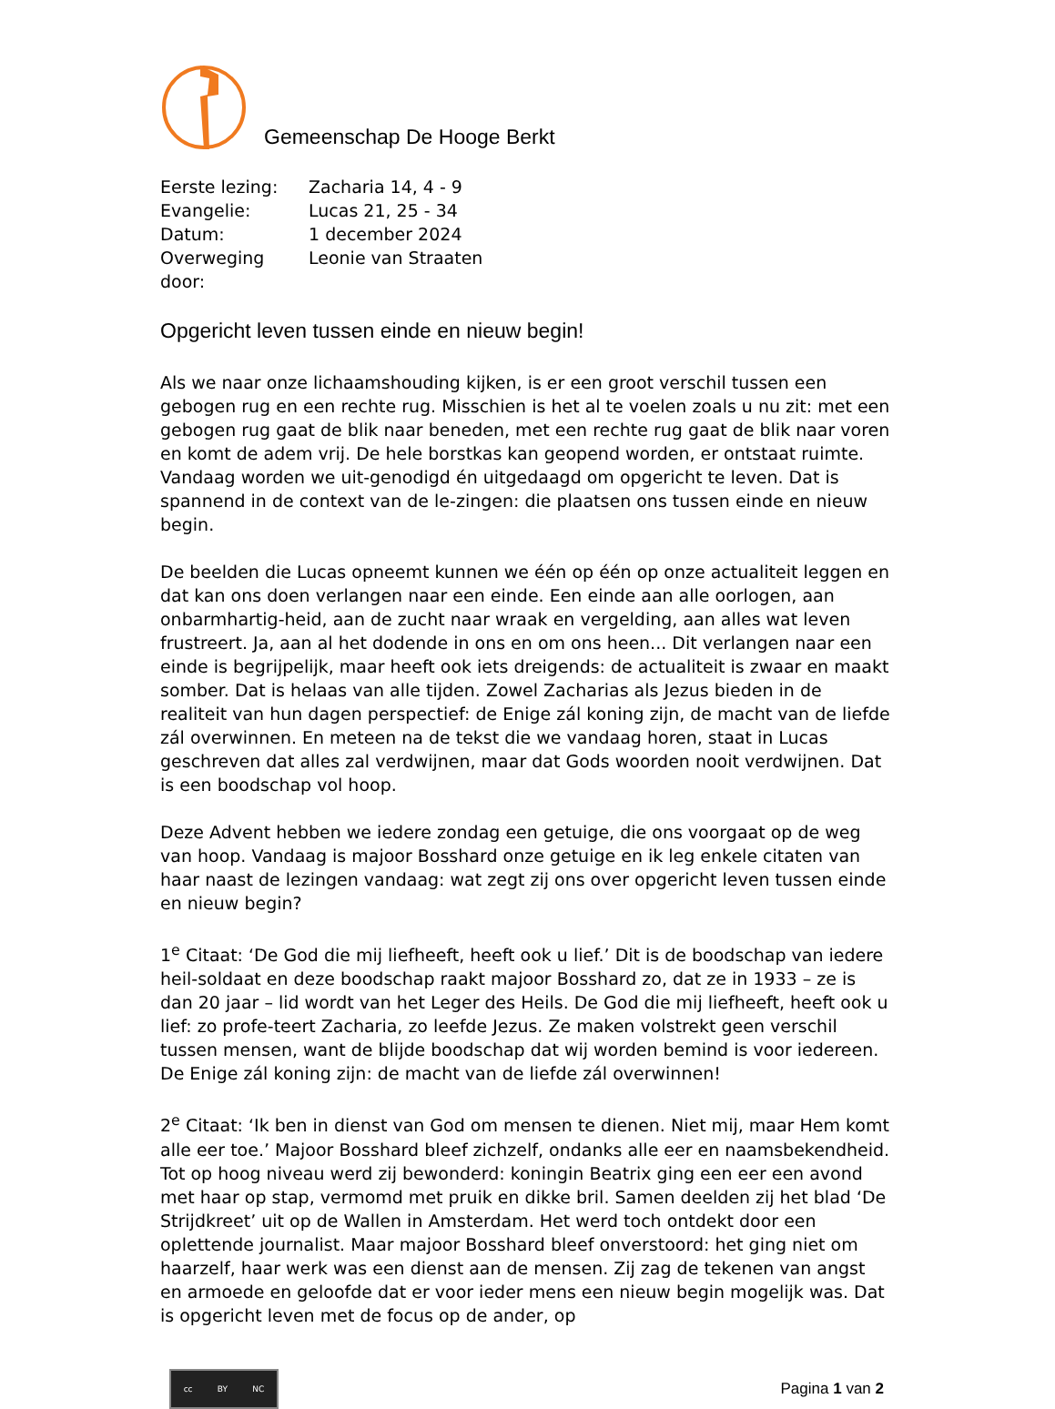Gemeenschap De Hooge Berkt
Eerste lezing: Zacharia 14, 4 - 9
Evangelie: Lucas 21, 25 - 34
Datum: 1 december 2024
Overweging door: Leonie van Straaten
Opgericht leven tussen einde en nieuw begin!
Als we naar onze lichaamshouding kijken, is er een groot verschil tussen een gebogen rug en een rechte rug. Misschien is het al te voelen zoals u nu zit: met een gebogen rug gaat de blik naar beneden, met een rechte rug gaat de blik naar voren en komt de adem vrij. De hele borstkas kan geopend worden, er ontstaat ruimte. Vandaag worden we uit-genodigd én uitgedaagd om opgericht te leven. Dat is spannend in de context van de le-zingen: die plaatsen ons tussen einde en nieuw begin.
De beelden die Lucas opneemt kunnen we één op één op onze actualiteit leggen en dat kan ons doen verlangen naar een einde. Een einde aan alle oorlogen, aan onbarmhartig-heid, aan de zucht naar wraak en vergelding, aan alles wat leven frustreert. Ja, aan al het dodende in ons en om ons heen... Dit verlangen naar een einde is begrijpelijk, maar heeft ook iets dreigends: de actualiteit is zwaar en maakt somber. Dat is helaas van alle tijden. Zowel Zacharias als Jezus bieden in de realiteit van hun dagen perspectief: de Enige zál koning zijn, de macht van de liefde zál overwinnen. En meteen na de tekst die we vandaag horen, staat in Lucas geschreven dat alles zal verdwijnen, maar dat Gods woorden nooit verdwijnen. Dat is een boodschap vol hoop.
Deze Advent hebben we iedere zondag een getuige, die ons voorgaat op de weg van hoop. Vandaag is majoor Bosshard onze getuige en ik leg enkele citaten van haar naast de lezingen vandaag: wat zegt zij ons over opgericht leven tussen einde en nieuw begin?
1<sup>e</sup> Citaat: ‘De God die mij liefheeft, heeft ook u lief.’ Dit is de boodschap van iedere heil-soldaat en deze boodschap raakt majoor Bosshard zo, dat ze in 1933 – ze is dan 20 jaar – lid wordt van het Leger des Heils. De God die mij liefheeft, heeft ook u lief: zo profe-teert Zacharia, zo leefde Jezus. Ze maken volstrekt geen verschil tussen mensen, want de blijde boodschap dat wij worden bemind is voor iedereen. De Enige zál koning zijn: de macht van de liefde zál overwinnen!
2<sup>e</sup> Citaat: ‘Ik ben in dienst van God om mensen te dienen. Niet mij, maar Hem komt alle eer toe.’ Majoor Bosshard bleef zichzelf, ondanks alle eer en naamsbekendheid. Tot op hoog niveau werd zij bewonderd: koningin Beatrix ging een eer een avond met haar op stap, vermomd met pruik en dikke bril. Samen deelden zij het blad ‘De Strijdkreet’ uit op de Wallen in Amsterdam. Het werd toch ontdekt door een oplettende journalist. Maar majoor Bosshard bleef onverstoord: het ging niet om haarzelf, haar werk was een dienst aan de mensen. Zij zag de tekenen van angst en armoede en geloofde dat er voor ieder mens een nieuw begin mogelijk was. Dat is opgericht leven met de focus op de ander, op
cc BY NC
Pagina 1 van 2